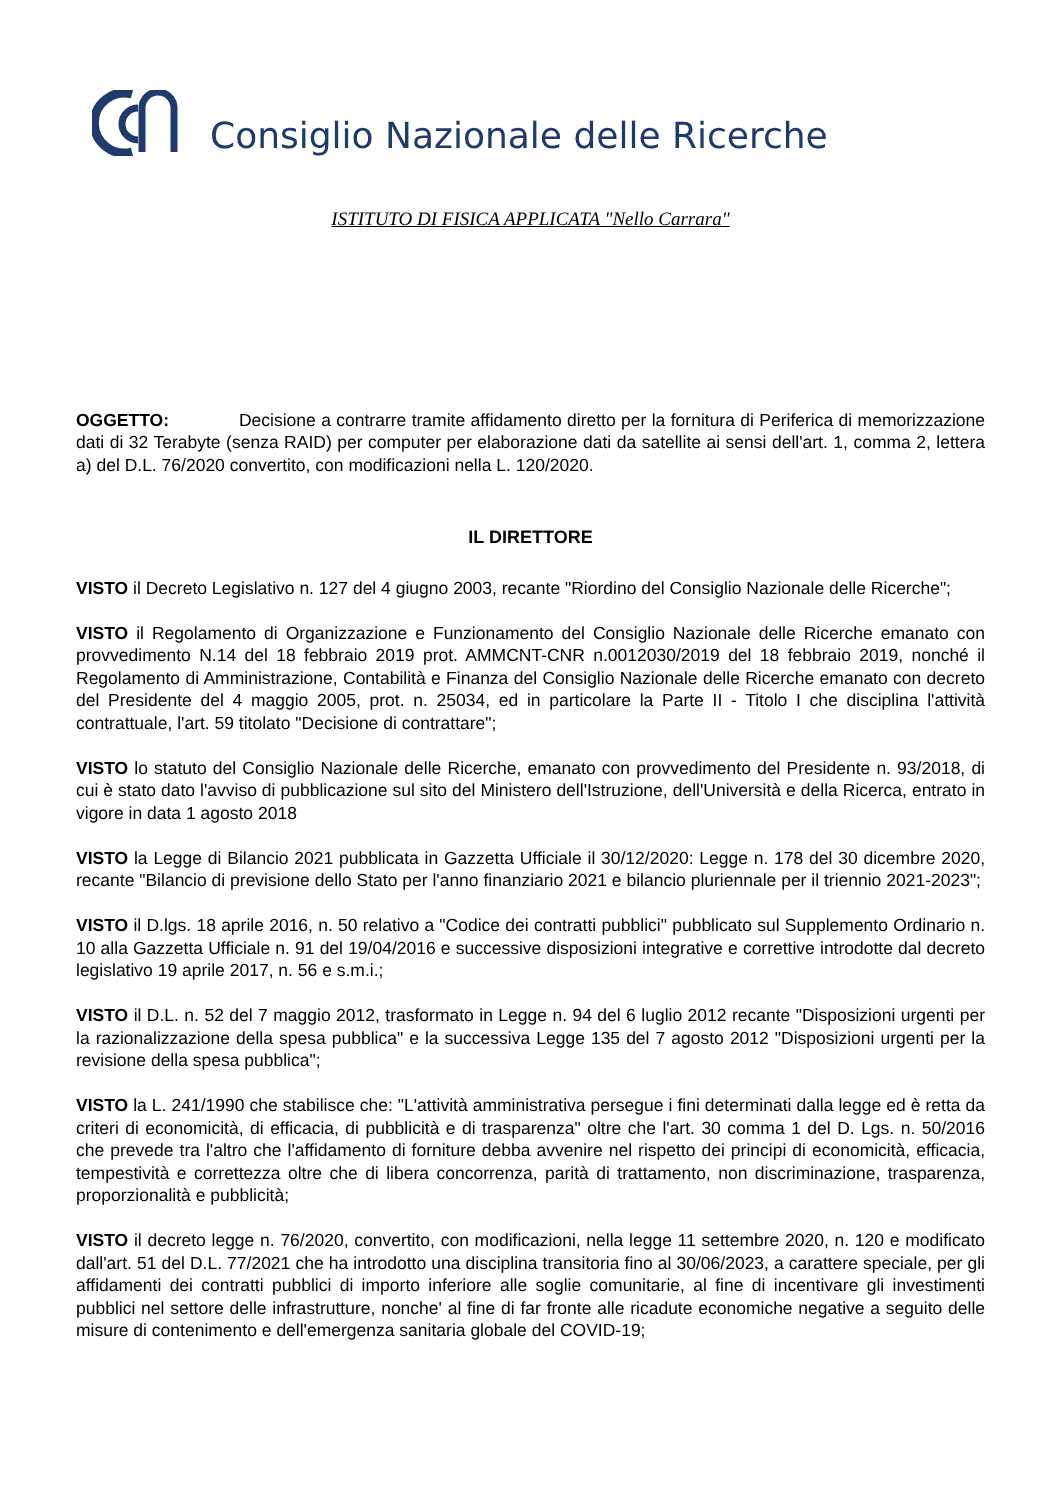Consiglio Nazionale delle Ricerche
ISTITUTO DI FISICA APPLICATA "Nello Carrara"
OGGETTO: Decisione a contrarre tramite affidamento diretto per la fornitura di Periferica di memorizzazione dati di 32 Terabyte (senza RAID) per computer per elaborazione dati da satellite ai sensi dell'art. 1, comma 2, lettera a) del D.L. 76/2020 convertito, con modificazioni nella L. 120/2020.
IL DIRETTORE
VISTO il Decreto Legislativo n. 127 del 4 giugno 2003, recante "Riordino del Consiglio Nazionale delle Ricerche";
VISTO il Regolamento di Organizzazione e Funzionamento del Consiglio Nazionale delle Ricerche emanato con provvedimento N.14 del 18 febbraio 2019 prot. AMMCNT-CNR n.0012030/2019 del 18 febbraio 2019, nonché il Regolamento di Amministrazione, Contabilità e Finanza del Consiglio Nazionale delle Ricerche emanato con decreto del Presidente del 4 maggio 2005, prot. n. 25034, ed in particolare la Parte II - Titolo I che disciplina l'attività contrattuale, l'art. 59 titolato "Decisione di contrattare";
VISTO lo statuto del Consiglio Nazionale delle Ricerche, emanato con provvedimento del Presidente n. 93/2018, di cui è stato dato l'avviso di pubblicazione sul sito del Ministero dell'Istruzione, dell'Università e della Ricerca, entrato in vigore in data 1 agosto 2018
VISTO la Legge di Bilancio 2021 pubblicata in Gazzetta Ufficiale il 30/12/2020: Legge n. 178 del 30 dicembre 2020, recante "Bilancio di previsione dello Stato per l'anno finanziario 2021 e bilancio pluriennale per il triennio 2021-2023";
VISTO il D.lgs. 18 aprile 2016, n. 50 relativo a "Codice dei contratti pubblici" pubblicato sul Supplemento Ordinario n. 10 alla Gazzetta Ufficiale n. 91 del 19/04/2016 e successive disposizioni integrative e correttive introdotte dal decreto legislativo 19 aprile 2017, n. 56 e s.m.i.;
VISTO il D.L. n. 52 del 7 maggio 2012, trasformato in Legge n. 94 del 6 luglio 2012 recante "Disposizioni urgenti per la razionalizzazione della spesa pubblica" e la successiva Legge 135 del 7 agosto 2012 "Disposizioni urgenti per la revisione della spesa pubblica";
VISTO la L. 241/1990 che stabilisce che: "L'attività amministrativa persegue i fini determinati dalla legge ed è retta da criteri di economicità, di efficacia, di pubblicità e di trasparenza" oltre che l'art. 30 comma 1 del D. Lgs. n. 50/2016 che prevede tra l'altro che l'affidamento di forniture debba avvenire nel rispetto dei principi di economicità, efficacia, tempestività e correttezza oltre che di libera concorrenza, parità di trattamento, non discriminazione, trasparenza, proporzionalità e pubblicità;
VISTO il decreto legge n. 76/2020, convertito, con modificazioni, nella legge 11 settembre 2020, n. 120 e modificato dall'art. 51 del D.L. 77/2021 che ha introdotto una disciplina transitoria fino al 30/06/2023, a carattere speciale, per gli affidamenti dei contratti pubblici di importo inferiore alle soglie comunitarie, al fine di incentivare gli investimenti pubblici nel settore delle infrastrutture, nonche' al fine di far fronte alle ricadute economiche negative a seguito delle misure di contenimento e dell'emergenza sanitaria globale del COVID-19;